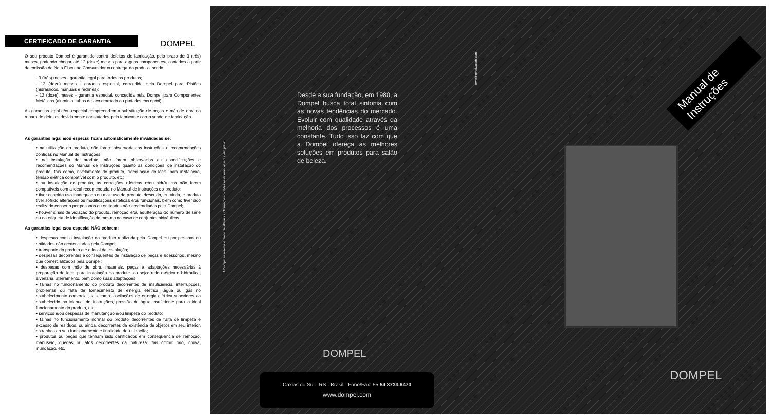CERTIFICADO DE GARANTIA
DOMPEL
O seu produto Dompel é garantido contra defeitos de fabricação, pelo prazo de 3 (três) meses, podendo chegar até 12 (doze) meses para alguns componentes, contados a partir da emissão da Nota Fiscal ao Consumidor ou entrega do produto, sendo:
- 3 (três) meses - garantia legal para todos os produtos;
- 12 (doze) meses - garantia especial, concedida pela Dompel para Pistões (hidráulicos, manuais e reclines);
- 12 (doze) meses - garantia especial, concedida pela Dompel para Componentes Metálicos (alumínio, tubos de aço cromado ou pintados em epóxi).
As garantias legal e/ou especial compreendem a substituição de peças e mão de obra no reparo de defeitos devidamente constatados pelo fabricante como sendo de fabricação.
As garantias legal e/ou especial ficam automaticamente invalidadas se:
• na utilização do produto, não forem observadas as instruções e recomendações contidas no Manual de Instruções;
• na instalação do produto, não forem observadas as especificações e recomendações do Manual de Instruções quanto às condições de instalação do produto, tais como, nivelamento do produto, adequação do local para instalação, tensão elétrica compatível com o produto, etc;
• na instalação do produto, as condições elétricas e/ou hidráulicas não forem compatíveis com a ideal recomendada no Manual de Instruções do produto;
• tiver ocorrido uso inadequado ou mau uso do produto, descuido, ou ainda, o produto tiver sofrido alterações ou modificações estéticas e/ou funcionais, bem como tiver sido realizado conserto por pessoas ou entidades não credenciadas pela Dompel;
• houver sinais de violação do produto, remoção e/ou adulteração do número de série ou da etiqueta de identificação do mesmo no caso de conjuntos hidráulicos.
As garantias legal e/ou especial NÃO cobrem:
• despesas com a instalação do produto realizada pela Dompel ou por pessoas ou entidades não credenciadas pela Dompel;
• transporte do produto até o local da instalação;
• despesas decorrentes e consequentes de instalação de peças e acessórios, mesmo que comercializados pela Dompel;
• despesas com mão de obra, materiais, peças e adaptações necessárias à preparação do local para instalação do produto, ou seja: rede elétrica e hidráulica, alvenaria, aterramento, bem como suas adaptações;
• falhas no funcionamento do produto decorrentes de insuficiência, interrupções, problemas ou falta de fornecimento de energia elétrica, água ou gás no estabelecimento comercial, tais como: oscilações de energia elétrica superiores ao estabelecido no Manual de Instruções, pressão de água insuficiente para o ideal funcionamento do produto, etc.;
• serviços e/ou despesas de manutenção e/ou limpeza do produto;
• falhas no funcionamento normal do produto decorrentes de falta de limpeza e excesso de resíduos, ou ainda, decorrentes da existência de objetos em seu interior, estranhos ao seu funcionamento e finalidade de utilização;
• produtos ou peças que tenham sido danificados em consequência de remoção, manuseio, quedas ou atos decorrentes da natureza, tais como: raio, chuva, inundação, etc.
A Dompel se reserva o direito de alterar as informações contidas neste manual sem aviso prévio.
www.interativacom.com
Desde a sua fundação, em 1980, a Dompel busca total sintonia com as novas tendências do mercado. Evoluir com qualidade através da melhoria dos processos é uma constante. Tudo isso faz com que a Dompel ofereça as melhores soluções em produtos para salão de beleza.
Manual de Instruções
DOMPEL
DOMPEL
Caxias do Sul - RS - Brasil - Fone/Fax: 55 54 3733.6470
www.dompel.com